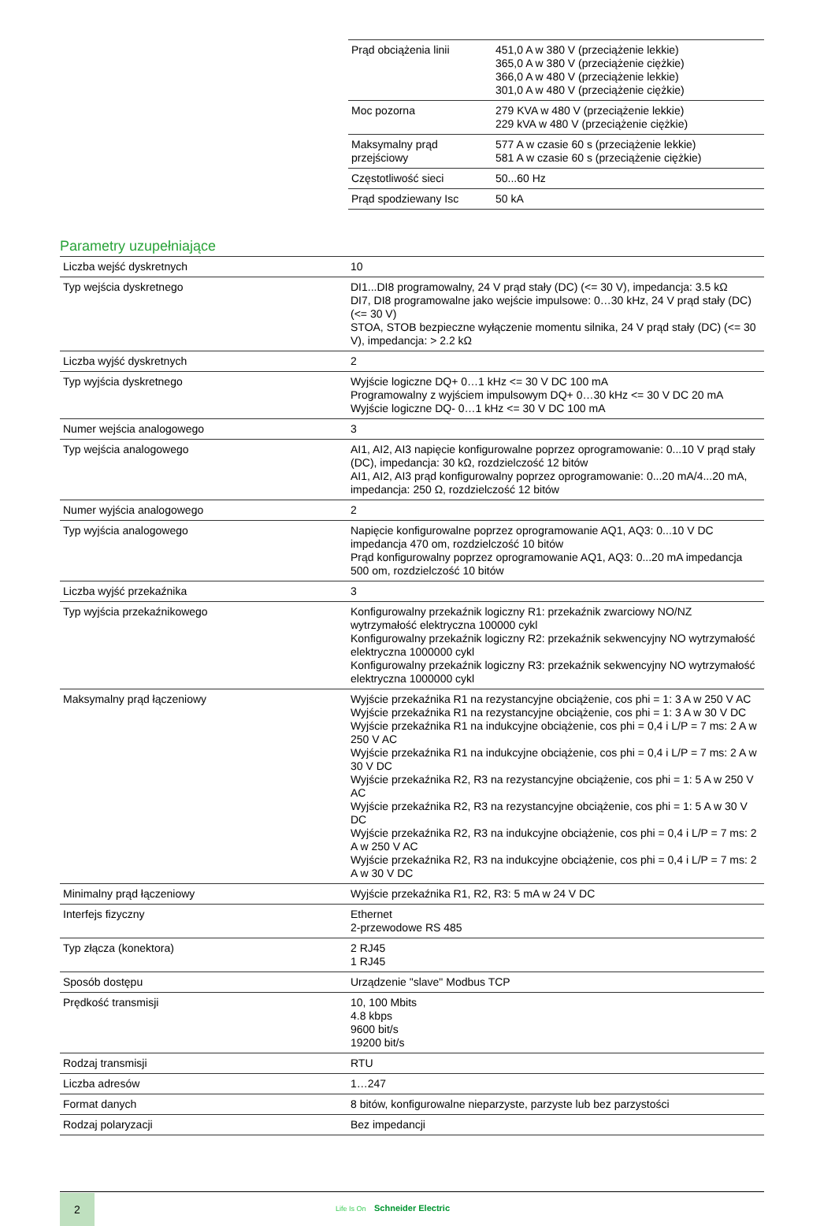| Prąd obciążenia linii | 451,0 A w 380 V (przeciążenie lekkie) 365,0 A w 380 V (przeciążenie ciężkie) 366,0 A w 480 V (przeciążenie lekkie) 301,0 A w 480 V (przeciążenie ciężkie) |
| Moc pozorna | 279 KVA w 480 V (przeciążenie lekkie) 229 kVA w 480 V (przeciążenie ciężkie) |
| Maksymalny prąd przejściowy | 577 A w czasie 60 s (przeciążenie lekkie) 581 A w czasie 60 s (przeciążenie ciężkie) |
| Częstotliwość sieci | 50...60 Hz |
| Prąd spodziewany Isc | 50 kA |
Parametry uzupełniające
| Liczba wejść dyskretnych | 10 |
| Typ wejścia dyskretnego | DI1...DI8 programowalny, 24 V prąd stały (DC) (<= 30 V), impedancja: 3.5 kΩ DI7, DI8 programowalne jako wejście impulsowe: 0…30 kHz, 24 V prąd stały (DC) (<= 30 V) STOA, STOB bezpieczne wyłączenie momentu silnika, 24 V prąd stały (DC) (<= 30 V), impedancja: > 2.2 kΩ |
| Liczba wyjść dyskretnych | 2 |
| Typ wyjścia dyskretnego | Wyjście logiczne DQ+ 0…1 kHz <= 30 V DC 100 mA Programowalny z wyjściem impulsowym DQ+ 0…30 kHz <= 30 V DC 20 mA Wyjście logiczne DQ- 0…1 kHz <= 30 V DC 100 mA |
| Numer wejścia analogowego | 3 |
| Typ wejścia analogowego | AI1, AI2, AI3 napięcie konfigurowalne poprzez oprogramowanie: 0...10 V prąd stały (DC), impedancja: 30 kΩ, rozdzielczość 12 bitów AI1, AI2, AI3 prąd konfigurowalny poprzez oprogramowanie: 0...20 mA/4...20 mA, impedancja: 250 Ω, rozdzielczość 12 bitów |
| Numer wyjścia analogowego | 2 |
| Typ wyjścia analogowego | Napięcie konfigurowalne poprzez oprogramowanie AQ1, AQ3: 0...10 V DC impedancja 470 om, rozdzielczość 10 bitów Prąd konfigurowalny poprzez oprogramowanie AQ1, AQ3: 0...20 mA impedancja 500 om, rozdzielczość 10 bitów |
| Liczba wyjść przekaźnika | 3 |
| Typ wyjścia przekaźnikowego | Konfigurowalny przekaźnik logiczny R1: przekaźnik zwarciowy NO/NZ wytrzymałość elektryczna 100000 cykl Konfigurowalny przekaźnik logiczny R2: przekaźnik sekwencyjny NO wytrzymałość elektryczna 1000000 cykl Konfigurowalny przekaźnik logiczny R3: przekaźnik sekwencyjny NO wytrzymałość elektryczna 1000000 cykl |
| Maksymalny prąd łączeniowy | Wyjście przekaźnika R1 na rezystancyjne obciążenie, cos phi = 1: 3 A w 250 V AC Wyjście przekaźnika R1 na rezystancyjne obciążenie, cos phi = 1: 3 A w 30 V DC Wyjście przekaźnika R1 na indukcyjne obciążenie, cos phi = 0,4 i L/P = 7 ms: 2 A w 250 V AC Wyjście przekaźnika R1 na indukcyjne obciążenie, cos phi = 0,4 i L/P = 7 ms: 2 A w 30 V DC Wyjście przekaźnika R2, R3 na rezystancyjne obciążenie, cos phi = 1: 5 A w 250 V AC Wyjście przekaźnika R2, R3 na rezystancyjne obciążenie, cos phi = 1: 5 A w 30 V DC Wyjście przekaźnika R2, R3 na indukcyjne obciążenie, cos phi = 0,4 i L/P = 7 ms: 2 A w 250 V AC Wyjście przekaźnika R2, R3 na indukcyjne obciążenie, cos phi = 0,4 i L/P = 7 ms: 2 A w 30 V DC |
| Minimalny prąd łączeniowy | Wyjście przekaźnika R1, R2, R3: 5 mA w 24 V DC |
| Interfejs fizyczny | Ethernet 2-przewodowe RS 485 |
| Typ złącza (konektora) | 2 RJ45 1 RJ45 |
| Sposób dostępu | Urządzenie "slave" Modbus TCP |
| Prędkość transmisji | 10, 100 Mbits 4.8 kbps 9600 bit/s 19200 bit/s |
| Rodzaj transmisji | RTU |
| Liczba adresów | 1…247 |
| Format danych | 8 bitów, konfigurowalne nieparzyste, parzyste lub bez parzystości |
| Rodzaj polaryzacji | Bez impedancji |
2
Life Is On Schneider Electric